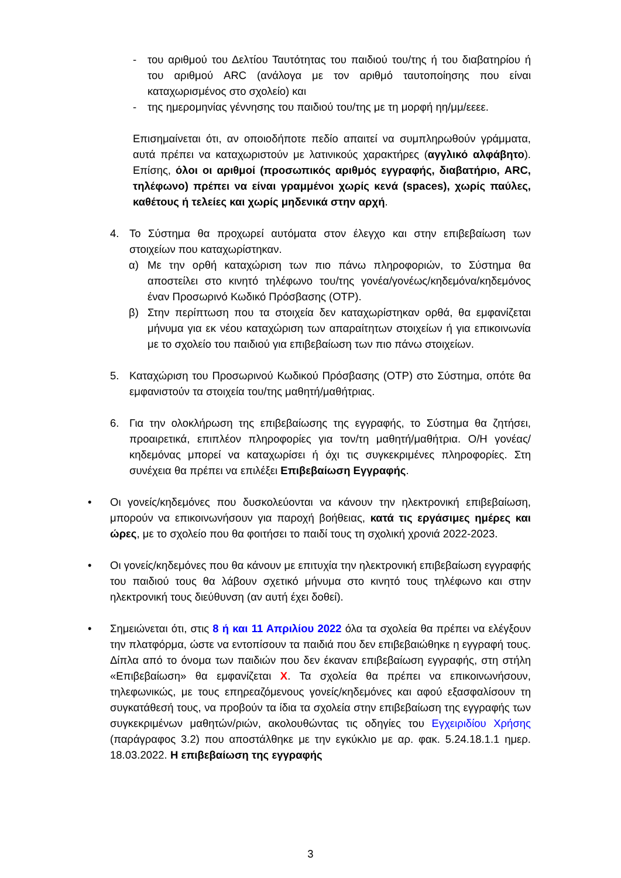- του αριθμού του Δελτίου Ταυτότητας του παιδιού του/της ή του διαβατηρίου ή του αριθμού ARC (ανάλογα με τον αριθμό ταυτοποίησης που είναι καταχωρισμένος στο σχολείο) και
- της ημερομηνίας γέννησης του παιδιού του/της με τη μορφή ηη/μμ/εεεε.
Επισημαίνεται ότι, αν οποιοδήποτε πεδίο απαιτεί να συμπληρωθούν γράμματα, αυτά πρέπει να καταχωριστούν με λατινικούς χαρακτήρες (αγγλικό αλφάβητο). Επίσης, όλοι οι αριθμοί (προσωπικός αριθμός εγγραφής, διαβατήριο, ARC, τηλέφωνο) πρέπει να είναι γραμμένοι χωρίς κενά (spaces), χωρίς παύλες, καθέτους ή τελείες και χωρίς μηδενικά στην αρχή.
4. Το Σύστημα θα προχωρεί αυτόματα στον έλεγχο και στην επιβεβαίωση των στοιχείων που καταχωρίστηκαν.
α) Με την ορθή καταχώριση των πιο πάνω πληροφοριών, το Σύστημα θα αποστείλει στο κινητό τηλέφωνο του/της γονέα/γονέως/κηδεμόνα/κηδεμόνος έναν Προσωρινό Κωδικό Πρόσβασης (OTP).
β) Στην περίπτωση που τα στοιχεία δεν καταχωρίστηκαν ορθά, θα εμφανίζεται μήνυμα για εκ νέου καταχώριση των απαραίτητων στοιχείων ή για επικοινωνία με το σχολείο του παιδιού για επιβεβαίωση των πιο πάνω στοιχείων.
5. Καταχώριση του Προσωρινού Κωδικού Πρόσβασης (OTP) στο Σύστημα, οπότε θα εμφανιστούν τα στοιχεία του/της μαθητή/μαθήτριας.
6. Για την ολοκλήρωση της επιβεβαίωσης της εγγραφής, το Σύστημα θα ζητήσει, προαιρετικά, επιπλέον πληροφορίες για τον/τη μαθητή/μαθήτρια. Ο/Η γονέας/ κηδεμόνας μπορεί να καταχωρίσει ή όχι τις συγκεκριμένες πληροφορίες. Στη συνέχεια θα πρέπει να επιλέξει Επιβεβαίωση Εγγραφής.
• Οι γονείς/κηδεμόνες που δυσκολεύονται να κάνουν την ηλεκτρονική επιβεβαίωση, μπορούν να επικοινωνήσουν για παροχή βοήθειας, κατά τις εργάσιμες ημέρες και ώρες, με το σχολείο που θα φοιτήσει το παιδί τους τη σχολική χρονιά 2022-2023.
• Οι γονείς/κηδεμόνες που θα κάνουν με επιτυχία την ηλεκτρονική επιβεβαίωση εγγραφής του παιδιού τους θα λάβουν σχετικό μήνυμα στο κινητό τους τηλέφωνο και στην ηλεκτρονική τους διεύθυνση (αν αυτή έχει δοθεί).
• Σημειώνεται ότι, στις 8 ή και 11 Απριλίου 2022 όλα τα σχολεία θα πρέπει να ελέγξουν την πλατφόρμα, ώστε να εντοπίσουν τα παιδιά που δεν επιβεβαιώθηκε η εγγραφή τους. Δίπλα από το όνομα των παιδιών που δεν έκαναν επιβεβαίωση εγγραφής, στη στήλη «Επιβεβαίωση» θα εμφανίζεται Χ. Τα σχολεία θα πρέπει να επικοινωνήσουν, τηλεφωνικώς, με τους επηρεαζόμενους γονείς/κηδεμόνες και αφού εξασφαλίσουν τη συγκατάθεσή τους, να προβούν τα ίδια τα σχολεία στην επιβεβαίωση της εγγραφής των συγκεκριμένων μαθητών/ριών, ακολουθώντας τις οδηγίες του Εγχειριδίου Χρήσης (παράγραφος 3.2) που αποστάλθηκε με την εγκύκλιο με αρ. φακ. 5.24.18.1.1 ημερ. 18.03.2022. Η επιβεβαίωση της εγγραφής
3